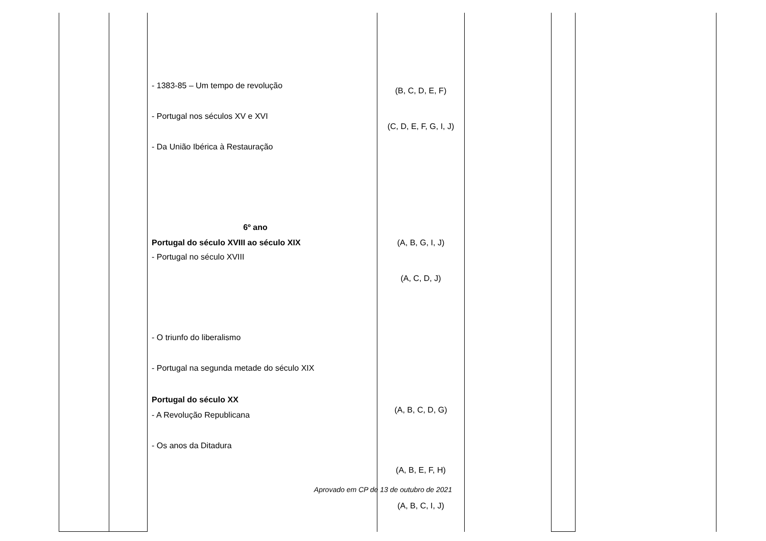| | | - 1383-85 – Um tempo de revolução - Portugal nos séculos XV e XVI - Da União Ibérica à Restauração 6º ano Portugal do século XVIII ao século XIX - Portugal no século XVIII - O triunfo do liberalismo - Portugal na segunda metade do século XIX Portugal do século XX - A Revolução Republicana - Os anos da Ditadura | (B, C, D, E, F) (C, D, E, F, G, I, J) (A, B, G, I, J) (A, C, D, J) (A, B, C, D, G) (A, B, E, F, H) (A, B, C, I, J) | | | |
Aprovado em CP de 13 de outubro de 2021